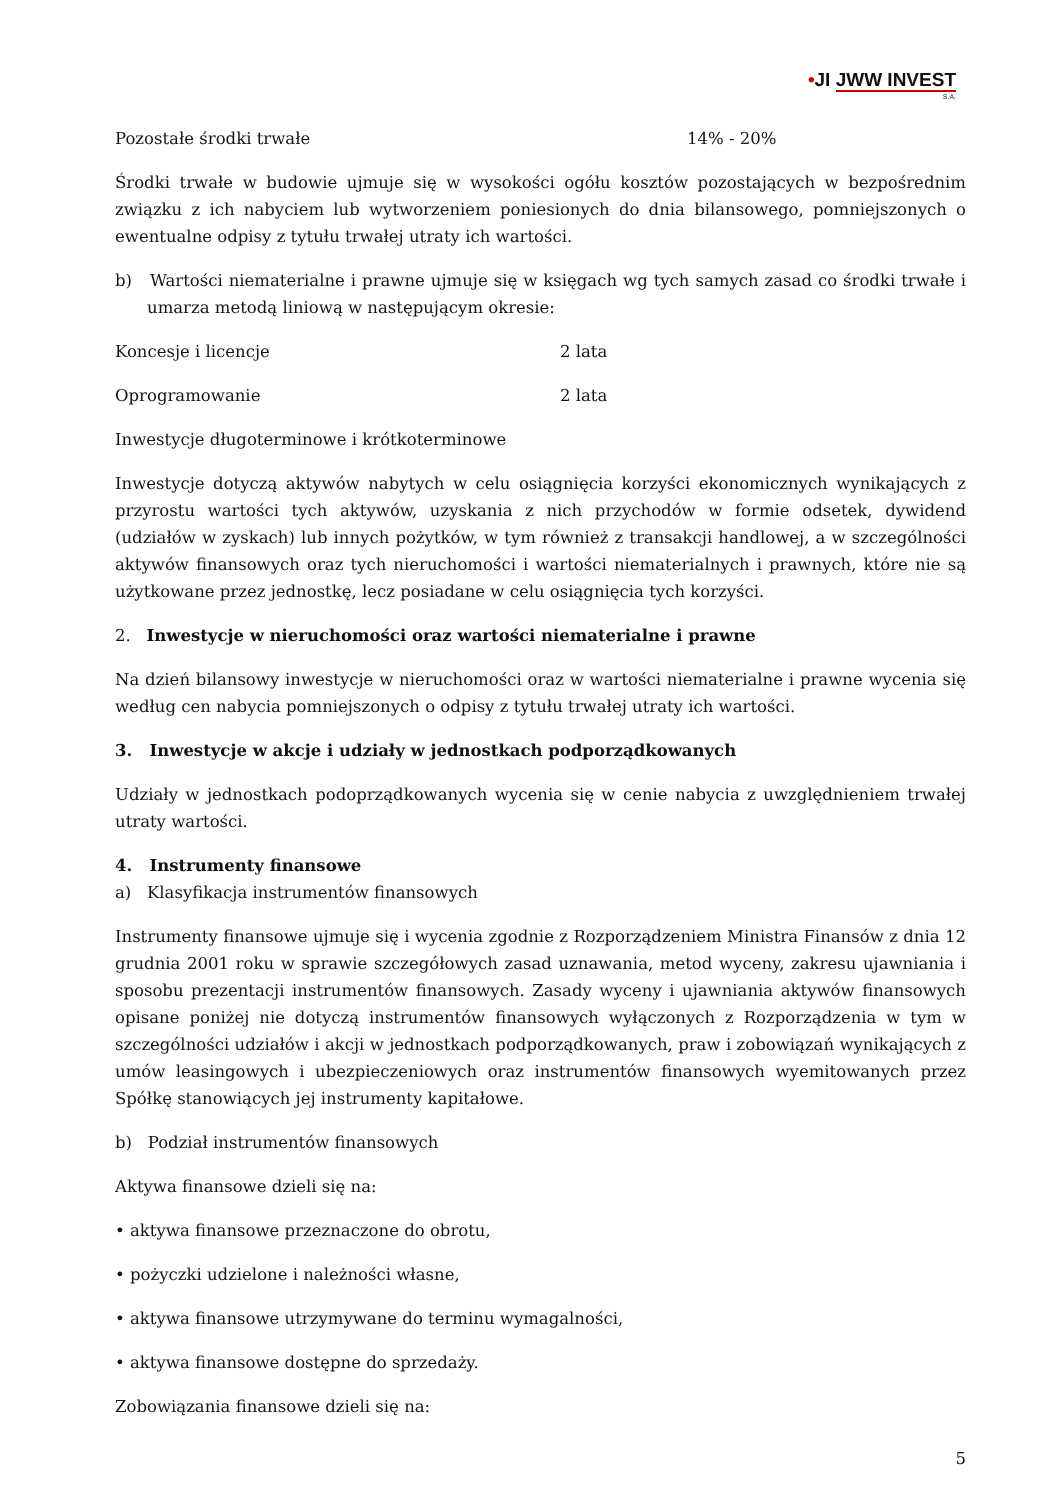•JI JWW INVEST
S.A.
Pozostałe środki trwałe 14% - 20%
Środki trwałe w budowie ujmuje się w wysokości ogółu kosztów pozostających w bezpośrednim związku z ich nabyciem lub wytworzeniem poniesionych do dnia bilansowego, pomniejszonych o ewentualne odpisy z tytułu trwałej utraty ich wartości.
b) Wartości niematerialne i prawne ujmuje się w księgach wg tych samych zasad co środki trwałe i umarza metodą liniową w następującym okresie:
Koncesje i licencje 2 lata
Oprogramowanie 2 lata
Inwestycje długoterminowe i krótkoterminowe
Inwestycje dotyczą aktywów nabytych w celu osiągnięcia korzyści ekonomicznych wynikających z przyrostu wartości tych aktywów, uzyskania z nich przychodów w formie odsetek, dywidend (udziałów w zyskach) lub innych pożytków, w tym również z transakcji handlowej, a w szczególności aktywów finansowych oraz tych nieruchomości i wartości niematerialnych i prawnych, które nie są użytkowane przez jednostkę, lecz posiadane w celu osiągnięcia tych korzyści.
2. Inwestycje w nieruchomości oraz wartości niematerialne i prawne
Na dzień bilansowy inwestycje w nieruchomości oraz w wartości niematerialne i prawne wycenia się według cen nabycia pomniejszonych o odpisy z tytułu trwałej utraty ich wartości.
3. Inwestycje w akcje i udziały w jednostkach podporządkowanych
Udziały w jednostkach podoprządkowanych wycenia się w cenie nabycia z uwzględnieniem trwałej utraty wartości.
4. Instrumenty finansowe
a) Klasyfikacja instrumentów finansowych
Instrumenty finansowe ujmuje się i wycenia zgodnie z Rozporządzeniem Ministra Finansów z dnia 12 grudnia 2001 roku w sprawie szczegółowych zasad uznawania, metod wyceny, zakresu ujawniania i sposobu prezentacji instrumentów finansowych. Zasady wyceny i ujawniania aktywów finansowych opisane poniżej nie dotyczą instrumentów finansowych wyłączonych z Rozporządzenia w tym w szczególności udziałów i akcji w jednostkach podporządkowanych, praw i zobowiązań wynikających z umów leasingowych i ubezpieczeniowych oraz instrumentów finansowych wyemitowanych przez Spółkę stanowiących jej instrumenty kapitałowe.
b) Podział instrumentów finansowych
Aktywa finansowe dzieli się na:
• aktywa finansowe przeznaczone do obrotu,
• pożyczki udzielone i należności własne,
• aktywa finansowe utrzymywane do terminu wymagalności,
• aktywa finansowe dostępne do sprzedaży.
Zobowiązania finansowe dzieli się na:
5